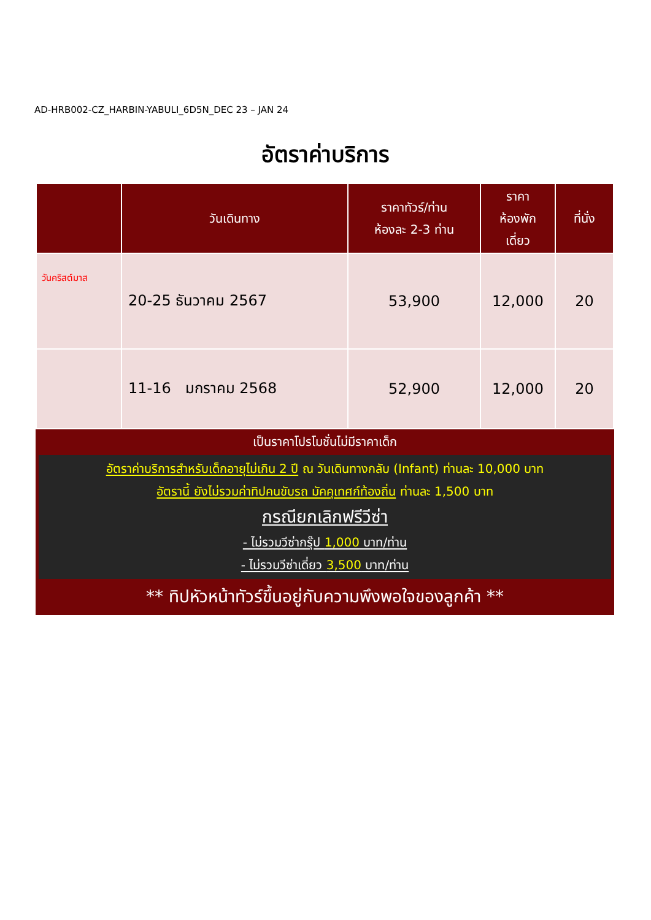AD-HRB002-CZ_HARBIN-YABULI_6D5N_DEC 23 – JAN 24
อัตราค่าบริการ
| | วันเดินทาง | ราคาทัวร์/ท่าน ห้องละ 2-3 ท่าน | ราคา ห้องพัก เดี่ยว | ที่นั่ง |
| --- | --- | --- | --- | --- |
| วันคริสต์มาส | 20-25 ธันวาคม 2567 | 53,900 | 12,000 | 20 |
| | 11-16 มกราคม 2568 | 52,900 | 12,000 | 20 |
เป็นราคาโปรโมชั่นไม่มีราคาเด็ก
อัตราค่าบริการสำหรับเด็กอายุไม่เกิน 2 ปี ณ วันเดินทางกลับ (Infant) ท่านละ 10,000 บาท
อัตรานี้ ยังไม่รวมค่าทิปคนขับรถ มัคคุเทศก์ท้องถิ่น ท่านละ 1,500 บาท
กรณียกเลิกฟรีวีซ่า
- ไม่รวมวีซ่ากรุ๊ป 1,000 บาท/ท่าน
- ไม่รวมวีซ่าเดี่ยว 3,500 บาท/ท่าน
** ทิปหัวหน้าทัวร์ขึ้นอยู่กับความพึงพอใจของลูกค้า **